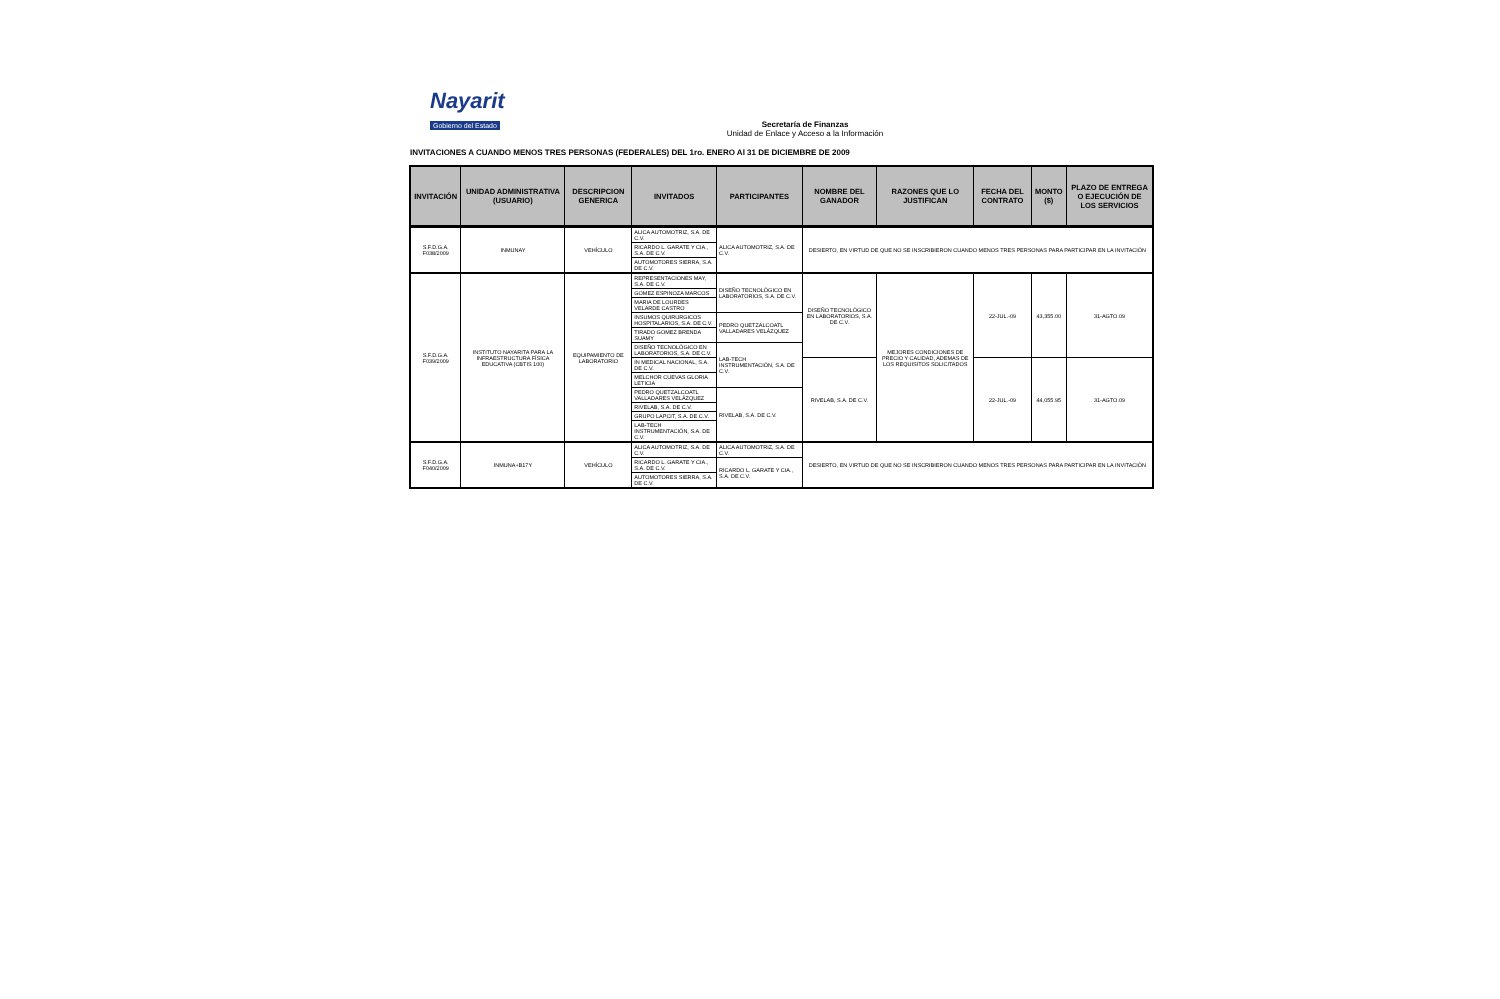Nayarit
Gobierno del Estado
Secretaría de Finanzas
Unidad de Enlace y Acceso a la Información
INVITACIONES A CUANDO MENOS TRES PERSONAS (FEDERALES) DEL 1ro. ENERO Al 31 DE DICIEMBRE DE 2009
| INVITACIÓN | UNIDAD ADMINISTRATIVA (USUARIO) | DESCRIPCION GENERICA | INVITADOS | PARTICIPANTES | NOMBRE DEL GANADOR | RAZONES QUE LO JUSTIFICAN | FECHA DEL CONTRATO | MONTO ($) | PLAZO DE ENTREGA O EJECUCIÓN DE LOS SERVICIOS |
| --- | --- | --- | --- | --- | --- | --- | --- | --- | --- |
| S.F.D.G.A. F038/2009 | INMUNAY | VEHÍCULO | ALICA AUTOMOTRIZ, S.A. DE C.V. | ALICA AUTOMOTRIZ, S.A. DE C.V. | DESIERTO, EN VIRTUD DE QUE NO SE INSCRIBIERON CUANDO MENOS TRES PERSONAS PARA PARTICIPAR EN LA INVITACIÓN | | | | |
| | | | RICARDO L. GARATE Y CIA., S.A. DE C.V. | | | | | | |
| | | | AUTOMOTORES SIERRA, S.A. DE C.V. | | | | | | |
| S.F.D.G.A. F039/2009 | INSTITUTO NAYARITA PARA LA INFRAESTRUCTURA FÍSICA EDUCATIVA (CBTIS 100) | EQUIPAMIENTO DE LABORATORIO | REPRESENTACIONES MAY, S.A. DE C.V. | DISEÑO TECNOLÓGICO EN LABORATORIOS, S.A. DE C.V. | DISEÑO TECNOLÓGICO EN LABORATORIOS, S.A. DE C.V. | MEJORES CONDICIONES DE PRECIO Y CALIDAD, ADEMAS DE LOS REQUISITOS SOLICITADOS | 22-JUL.-09 | 43,355.00 | 31-AGTO.09 |
| | | | GOMEZ ESPINOZA MARCOS | | | | | | |
| | | | MARIA DE LOURDES VELARDE CASTRO | | | | | | |
| | | | INSUMOS QUIRURGICOS HOSPITALARIOS, S.A. DE C.V. | PEDRO QUETZALCOATL VALLADARES VELÁZQUEZ | | | | | |
| | | | TIRADO GOMEZ BRENDA SUAMY | | | | | | |
| | | | DISEÑO TECNOLÓGICO EN LABORATORIOS, S.A. DE C.V. | LAB-TECH INSTRUMENTACIÓN, S.A. DE C.V. | | | | | |
| | | | IN MEDICAL NACIONAL, S.A. DE C.V. | | RIVELAB, S.A. DE C.V. | | 22-JUL.-09 | 44,055.95 | 31-AGTO.09 |
| | | | MELCHOR CUEVAS GLORIA LETICIA | | | | | | |
| | | | PEDRO QUETZALCOATL VALLADARES VELÁZQUEZ | RIVELAB, S.A. DE C.V. | | | | | |
| | | | RIVELAB, S.A. DE C.V. | | | | | | |
| | | | GRUPO LAPCIT, S.A. DE C.V. | | | | | | |
| | | | LAB-TECH INSTRUMENTACIÓN, S.A. DE C.V. | | | | | | |
| S.F.D.G.A. F040/2009 | INMUNA+B17Y | VEHÍCULO | ALICA AUTOMOTRIZ, S.A. DE C.V. | ALICA AUTOMOTRIZ, S.A. DE C.V. | DESIERTO, EN VIRTUD DE QUE NO SE INSCRIBIERON CUANDO MENOS TRES PERSONAS PARA PARTICIPAR EN LA INVITACIÓN | | | | |
| | | | RICARDO L. GARATE Y CIA., S.A. DE C.V. | RICARDO L. GARATE Y CIA., S.A. DE C.V. | | | | | |
| | | | AUTOMOTORES SIERRA, S.A. DE C.V. | | | | | | |